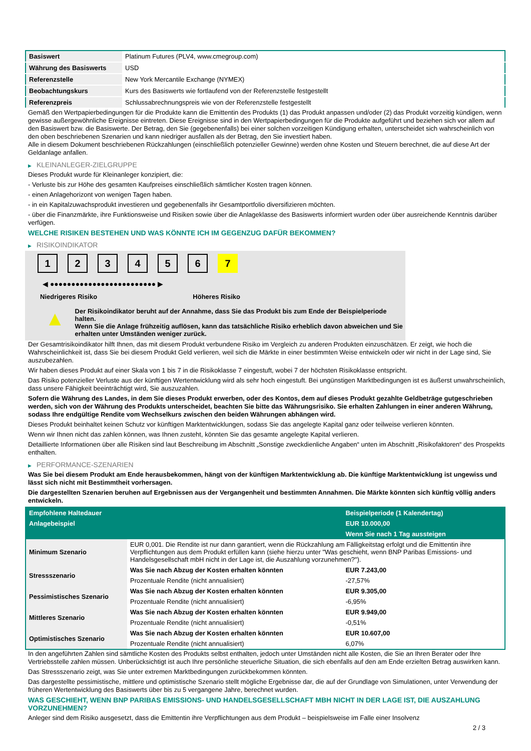| Basiswert | Platinum Futures (PLV4, www.cmegroup.com) |
| Währung des Basiswerts | USD |
| Referenzstelle | New York Mercantile Exchange (NYMEX) |
| Beobachtungskurs | Kurs des Basiswerts wie fortlaufend von der Referenzstelle festgestellt |
| Referenzpreis | Schlussabrechnungspreis wie von der Referenzstelle festgestellt |
Gemäß den Wertpapierbedingungen für die Produkte kann die Emittentin des Produkts (1) das Produkt anpassen und/oder (2) das Produkt vorzeitig kündigen, wenn gewisse außergewöhnliche Ereignisse eintreten. Diese Ereignisse sind in den Wertpapierbedingungen für die Produkte aufgeführt und beziehen sich vor allem auf den Basiswert bzw. die Basiswerte. Der Betrag, den Sie (gegebenenfalls) bei einer solchen vorzeitigen Kündigung erhalten, unterscheidet sich wahrscheinlich von den oben beschriebenen Szenarien und kann niedriger ausfallen als der Betrag, den Sie investiert haben.
Alle in diesem Dokument beschriebenen Rückzahlungen (einschließlich potenzieller Gewinne) werden ohne Kosten und Steuern berechnet, die auf diese Art der Geldanlage anfallen.
▶ KLEINANLEGER-ZIELGRUPPE
Dieses Produkt wurde für Kleinanleger konzipiert, die:
- Verluste bis zur Höhe des gesamten Kaufpreises einschließlich sämtlicher Kosten tragen können.
- einen Anlagehorizont von wenigen Tagen haben.
- in ein Kapitalzuwachsprodukt investieren und gegebenenfalls ihr Gesamtportfolio diversifizieren möchten.
- über die Finanzmärkte, ihre Funktionsweise und Risiken sowie über die Anlageklasse des Basiswerts informiert wurden oder über ausreichende Kenntnis darüber verfügen.
WELCHE RISIKEN BESTEHEN UND WAS KÖNNTE ICH IM GEGENZUG DAFÜR BEKOMMEN?
▶ RISIKOINDIKATOR
1234567
◀ ●●●●●●●●●●●●●●●●●●●●●●●●● ▶
Niedrigeres Risiko Höheres Risiko
▲
Der Risikoindikator beruht auf der Annahme, dass Sie das Produkt bis zum Ende der Beispielperiode halten.
Wenn Sie die Anlage frühzeitig auflösen, kann das tatsächliche Risiko erheblich davon abweichen und Sie erhalten unter Umständen weniger zurück.
Der Gesamtrisikoindikator hilft Ihnen, das mit diesem Produkt verbundene Risiko im Vergleich zu anderen Produkten einzuschätzen. Er zeigt, wie hoch die Wahrscheinlichkeit ist, dass Sie bei diesem Produkt Geld verlieren, weil sich die Märkte in einer bestimmten Weise entwickeln oder wir nicht in der Lage sind, Sie auszubezahlen.
Wir haben dieses Produkt auf einer Skala von 1 bis 7 in die Risikoklasse 7 eingestuft, wobei 7 der höchsten Risikoklasse entspricht.
Das Risiko potenzieller Verluste aus der künftigen Wertentwicklung wird als sehr hoch eingestuft. Bei ungünstigen Marktbedingungen ist es äußerst unwahrscheinlich, dass unsere Fähigkeit beeinträchtigt wird, Sie auszuzahlen.
Sofern die Währung des Landes, in dem Sie dieses Produkt erwerben, oder des Kontos, dem auf dieses Produkt gezahlte Geldbeträge gutgeschrieben werden, sich von der Währung des Produkts unterscheidet, beachten Sie bitte das Währungsrisiko. Sie erhalten Zahlungen in einer anderen Währung, sodass Ihre endgültige Rendite vom Wechselkurs zwischen den beiden Währungen abhängen wird.
Dieses Produkt beinhaltet keinen Schutz vor künftigen Marktentwicklungen, sodass Sie das angelegte Kapital ganz oder teilweise verlieren könnten.
Wenn wir Ihnen nicht das zahlen können, was Ihnen zusteht, könnten Sie das gesamte angelegte Kapital verlieren.
Detaillierte Informationen über alle Risiken sind laut Beschreibung im Abschnitt „Sonstige zweckdienliche Angaben“ unten im Abschnitt „Risikofaktoren“ des Prospekts enthalten.
▶ PERFORMANCE-SZENARIEN
Was Sie bei diesem Produkt am Ende herausbekommen, hängt von der künftigen Marktentwicklung ab. Die künftige Marktentwicklung ist ungewiss und lässt sich nicht mit Bestimmtheit vorhersagen.
Die dargestellten Szenarien beruhen auf Ergebnissen aus der Vergangenheit und bestimmten Annahmen. Die Märkte könnten sich künftig völlig anders entwickeln.
| Empfohlene Haltedauer | | Beispielperiode (1 Kalendertag) |
| Anlagebeispiel | | EUR 10.000,00 |
| | | Wenn Sie nach 1 Tag aussteigen |
| Minimum Szenario | EUR 0,001. Die Rendite ist nur dann garantiert, wenn die Rückzahlung am Fälligkeitstag erfolgt und die Emittentin ihre Verpflichtungen aus dem Produkt erfüllen kann (siehe hierzu unter "Was geschieht, wenn BNP Paribas Emissions- und Handelsgesellschaft mbH nicht in der Lage ist, die Auszahlung vorzunehmen?"). | |
| Stressszenario | Was Sie nach Abzug der Kosten erhalten könnten | EUR 7.243,00 |
| | Prozentuale Rendite (nicht annualisiert) | -27,57% |
| Pessimistisches Szenario | Was Sie nach Abzug der Kosten erhalten könnten | EUR 9.305,00 |
| | Prozentuale Rendite (nicht annualisiert) | -6,95% |
| Mittleres Szenario | Was Sie nach Abzug der Kosten erhalten könnten | EUR 9.949,00 |
| | Prozentuale Rendite (nicht annualisiert) | -0,51% |
| Optimistisches Szenario | Was Sie nach Abzug der Kosten erhalten könnten | EUR 10.607,00 |
| | Prozentuale Rendite (nicht annualisiert) | 6,07% |
In den angeführten Zahlen sind sämtliche Kosten des Produkts selbst enthalten, jedoch unter Umständen nicht alle Kosten, die Sie an Ihren Berater oder Ihre Vertriebsstelle zahlen müssen. Unberücksichtigt ist auch Ihre persönliche steuerliche Situation, die sich ebenfalls auf den am Ende erzielten Betrag auswirken kann.
Das Stressszenario zeigt, was Sie unter extremen Marktbedingungen zurückbekommen könnten.
Das dargestellte pessimistische, mittlere und optimistische Szenario stellt mögliche Ergebnisse dar, die auf der Grundlage von Simulationen, unter Verwendung der früheren Wertentwicklung des Basiswerts über bis zu 5 vergangene Jahre, berechnet wurden.
WAS GESCHIEHT, WENN BNP PARIBAS EMISSIONS- UND HANDELSGESELLSCHAFT MBH NICHT IN DER LAGE IST, DIE AUSZAHLUNG VORZUNEHMEN?
Anleger sind dem Risiko ausgesetzt, dass die Emittentin ihre Verpflichtungen aus dem Produkt – beispielsweise im Falle einer Insolvenz
2 / 3